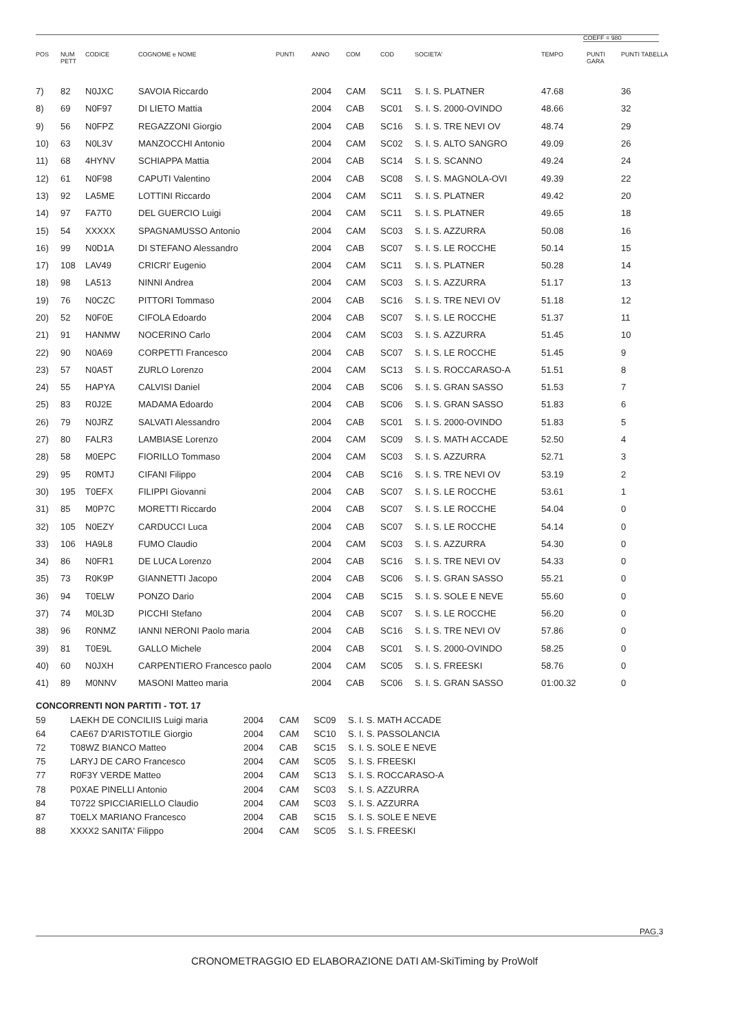COEFF = 980
| POS | NUM PETT | CODICE | COGNOME e NOME | PUNTI | ANNO | COM | COD | SOCIETA' | TEMPO | PUNTI GARA | PUNTI TABELLA |
| --- | --- | --- | --- | --- | --- | --- | --- | --- | --- | --- | --- |
| 7) | 82 | N0JXC | SAVOIA Riccardo | | 2004 | CAM | SC11 | S. I. S. PLATNER | 47.68 | | 36 |
| 8) | 69 | N0F97 | DI LIETO Mattia | | 2004 | CAB | SC01 | S. I. S. 2000-OVINDO | 48.66 | | 32 |
| 9) | 56 | N0FPZ | REGAZZONI Giorgio | | 2004 | CAB | SC16 | S. I. S. TRE NEVI OV | 48.74 | | 29 |
| 10) | 63 | N0L3V | MANZOCCHI Antonio | | 2004 | CAM | SC02 | S. I. S. ALTO SANGRO | 49.09 | | 26 |
| 11) | 68 | 4HYNV | SCHIAPPA Mattia | | 2004 | CAB | SC14 | S. I. S. SCANNO | 49.24 | | 24 |
| 12) | 61 | N0F98 | CAPUTI Valentino | | 2004 | CAB | SC08 | S. I. S. MAGNOLA-OVI | 49.39 | | 22 |
| 13) | 92 | LA5ME | LOTTINI Riccardo | | 2004 | CAM | SC11 | S. I. S. PLATNER | 49.42 | | 20 |
| 14) | 97 | FA7T0 | DEL GUERCIO Luigi | | 2004 | CAM | SC11 | S. I. S. PLATNER | 49.65 | | 18 |
| 15) | 54 | XXXXX | SPAGNAMUSSO Antonio | | 2004 | CAM | SC03 | S. I. S. AZZURRA | 50.08 | | 16 |
| 16) | 99 | N0D1A | DI STEFANO Alessandro | | 2004 | CAB | SC07 | S. I. S. LE ROCCHE | 50.14 | | 15 |
| 17) | 108 | LAV49 | CRICRI' Eugenio | | 2004 | CAM | SC11 | S. I. S. PLATNER | 50.28 | | 14 |
| 18) | 98 | LA513 | NINNI Andrea | | 2004 | CAM | SC03 | S. I. S. AZZURRA | 51.17 | | 13 |
| 19) | 76 | N0CZC | PITTORI Tommaso | | 2004 | CAB | SC16 | S. I. S. TRE NEVI OV | 51.18 | | 12 |
| 20) | 52 | N0F0E | CIFOLA Edoardo | | 2004 | CAB | SC07 | S. I. S. LE ROCCHE | 51.37 | | 11 |
| 21) | 91 | HANMW | NOCERINO Carlo | | 2004 | CAM | SC03 | S. I. S. AZZURRA | 51.45 | | 10 |
| 22) | 90 | N0A69 | CORPETTI Francesco | | 2004 | CAB | SC07 | S. I. S. LE ROCCHE | 51.45 | | 9 |
| 23) | 57 | N0A5T | ZURLO Lorenzo | | 2004 | CAM | SC13 | S. I. S. ROCCARASO-A | 51.51 | | 8 |
| 24) | 55 | HAPYA | CALVISI Daniel | | 2004 | CAB | SC06 | S. I. S. GRAN SASSO | 51.53 | | 7 |
| 25) | 83 | R0J2E | MADAMA Edoardo | | 2004 | CAB | SC06 | S. I. S. GRAN SASSO | 51.83 | | 6 |
| 26) | 79 | N0JRZ | SALVATI Alessandro | | 2004 | CAB | SC01 | S. I. S. 2000-OVINDO | 51.83 | | 5 |
| 27) | 80 | FALR3 | LAMBIASE Lorenzo | | 2004 | CAM | SC09 | S. I. S. MATH ACCADE | 52.50 | | 4 |
| 28) | 58 | M0EPC | FIORILLO Tommaso | | 2004 | CAM | SC03 | S. I. S. AZZURRA | 52.71 | | 3 |
| 29) | 95 | R0MTJ | CIFANI Filippo | | 2004 | CAB | SC16 | S. I. S. TRE NEVI OV | 53.19 | | 2 |
| 30) | 195 | T0EFX | FILIPPI Giovanni | | 2004 | CAB | SC07 | S. I. S. LE ROCCHE | 53.61 | | 1 |
| 31) | 85 | M0P7C | MORETTI Riccardo | | 2004 | CAB | SC07 | S. I. S. LE ROCCHE | 54.04 | | 0 |
| 32) | 105 | N0EZY | CARDUCCI Luca | | 2004 | CAB | SC07 | S. I. S. LE ROCCHE | 54.14 | | 0 |
| 33) | 106 | HA9L8 | FUMO Claudio | | 2004 | CAM | SC03 | S. I. S. AZZURRA | 54.30 | | 0 |
| 34) | 86 | N0FR1 | DE LUCA Lorenzo | | 2004 | CAB | SC16 | S. I. S. TRE NEVI OV | 54.33 | | 0 |
| 35) | 73 | R0K9P | GIANNETTI Jacopo | | 2004 | CAB | SC06 | S. I. S. GRAN SASSO | 55.21 | | 0 |
| 36) | 94 | T0ELW | PONZO Dario | | 2004 | CAB | SC15 | S. I. S. SOLE E NEVE | 55.60 | | 0 |
| 37) | 74 | M0L3D | PICCHI Stefano | | 2004 | CAB | SC07 | S. I. S. LE ROCCHE | 56.20 | | 0 |
| 38) | 96 | R0NMZ | IANNI NERONI Paolo maria | | 2004 | CAB | SC16 | S. I. S. TRE NEVI OV | 57.86 | | 0 |
| 39) | 81 | T0E9L | GALLO Michele | | 2004 | CAB | SC01 | S. I. S. 2000-OVINDO | 58.25 | | 0 |
| 40) | 60 | N0JXH | CARPENTIERO Francesco paolo | | 2004 | CAM | SC05 | S. I. S. FREESKI | 58.76 | | 0 |
| 41) | 89 | M0NNV | MASONI Matteo maria | | 2004 | CAB | SC06 | S. I. S. GRAN SASSO | 01:00.32 | | 0 |
CONCORRENTI NON PARTITI - TOT. 17
| 59 | LAEKH DE CONCILIIS Luigi maria | 2004 | CAM | SC09 | S. I. S. MATH ACCADE |
| 64 | CAE67 D'ARISTOTILE Giorgio | 2004 | CAM | SC10 | S. I. S. PASSOLANCIA |
| 72 | T08WZ BIANCO Matteo | 2004 | CAB | SC15 | S. I. S. SOLE E NEVE |
| 75 | LARYJ DE CARO Francesco | 2004 | CAM | SC05 | S. I. S. FREESKI |
| 77 | R0F3Y VERDE Matteo | 2004 | CAM | SC13 | S. I. S. ROCCARASO-A |
| 78 | P0XAE PINELLI Antonio | 2004 | CAM | SC03 | S. I. S. AZZURRA |
| 84 | T0722 SPICCIARIELLO Claudio | 2004 | CAM | SC03 | S. I. S. AZZURRA |
| 87 | T0ELX MARIANO Francesco | 2004 | CAB | SC15 | S. I. S. SOLE E NEVE |
| 88 | XXXX2 SANITA' Filippo | 2004 | CAM | SC05 | S. I. S. FREESKI |
PAG.3
CRONOMETRAGGIO ED ELABORAZIONE DATI AM-SkiTiming by ProWolf